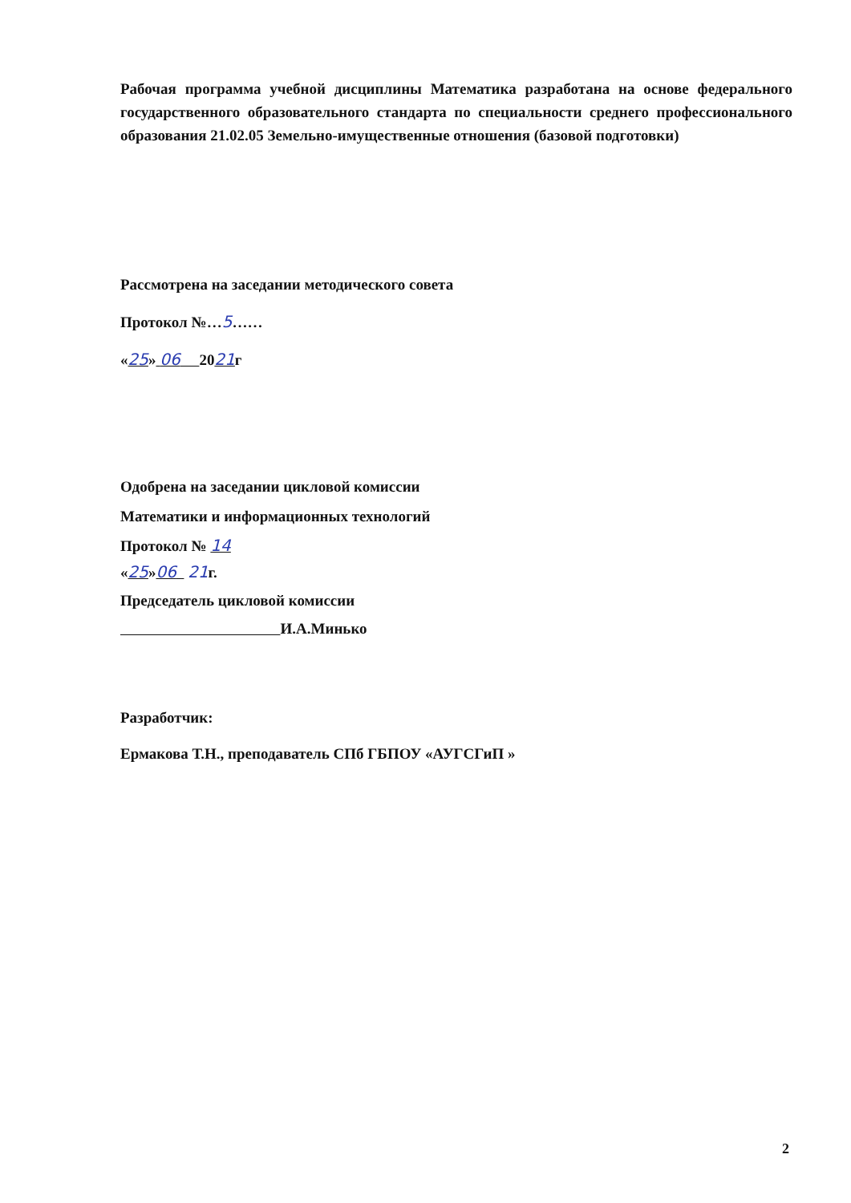Рабочая программа учебной дисциплины Математика разработана на основе федерального государственного образовательного стандарта по специальности среднего профессионального образования 21.02.05 Земельно-имущественные отношения (базовой подготовки)
Рассмотрена на заседании методического совета
Протокол №…5……
«25» 06 2021г
Одобрена на заседании цикловой комиссии
Математики и информационных технологий
Протокол № 14
«25»06 21г.
Председатель цикловой комиссии
И.А.Минько
Разработчик:
Ермакова Т.Н., преподаватель СПб ГБПОУ «АУГСГиП »
2